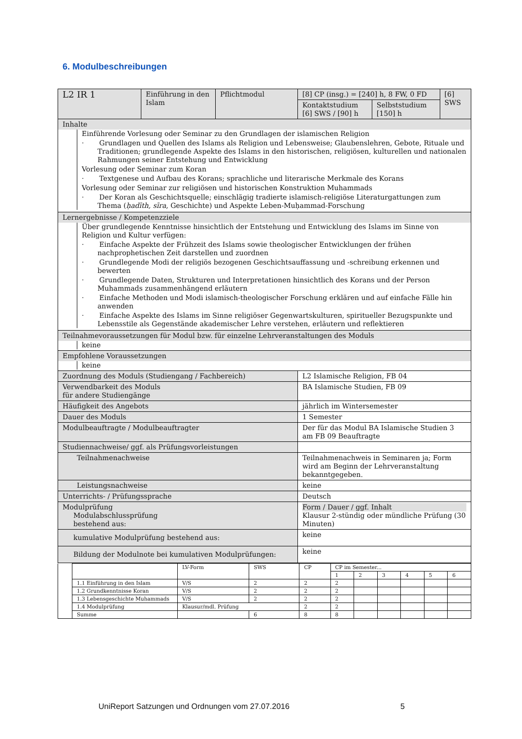6. Modulbeschreibungen
| L2 IR 1 | Einführung in den Islam | Pflichtmodul | [8] CP (insg.) = [240] h, 8 FW, 0 FD | | [6] SWS |
| | | | Kontaktstudium [6] SWS / [90] h | Selbststudium [150] h | |
| Inhalte | | | | | |
| Einführende Vorlesung oder Seminar zu den Grundlagen der islamischen Religion · Grundlagen und Quellen des Islams als Religion und Lebensweise; Glaubenslehren, Gebote, Rituale und Traditionen; grundlegende Aspekte des Islams in den historischen, religiösen, kulturellen und nationalen Rahmungen seiner Entstehung und Entwicklung Vorlesung oder Seminar zum Koran · Textgenese und Aufbau des Korans; sprachliche und literarische Merkmale des Korans Vorlesung oder Seminar zur religiösen und historischen Konstruktion Muhammads · Der Koran als Geschichtsquelle; einschlägig tradierte islamisch-religiöse Literaturgattungen zum Thema ( ḥadīth, sīra , Geschichte) und Aspekte Leben-Muḥammad-Forschung | | | | | |
| Lernergebnisse / Kompetenzziele | | | | | |
| Über grundlegende Kenntnisse hinsichtlich der Entstehung und Entwicklung des Islams im Sinne von Religion und Kultur verfügen: · Einfache Aspekte der Frühzeit des Islams sowie theologischer Entwicklungen der frühen nachprophetischen Zeit darstellen und zuordnen · Grundlegende Modi der religiös bezogenen Geschichtsauffassung und -schreibung erkennen und bewerten · Grundlegende Daten, Strukturen und Interpretationen hinsichtlich des Korans und der Person Muhammads zusammenhängend erläutern · Einfache Methoden und Modi islamisch-theologischer Forschung erklären und auf einfache Fälle hin anwenden · Einfache Aspekte des Islams im Sinne religiöser Gegenwartskulturen, spiritueller Bezugspunkte und Lebensstile als Gegenstände akademischer Lehre verstehen, erläutern und reflektieren | | | | | |
| Teilnahmevoraussetzungen für Modul bzw. für einzelne Lehrveranstaltungen des Moduls | | | | | |
| keine | | | | | |
| Empfohlene Voraussetzungen | | | | | |
| keine | | | | | |
| Zuordnung des Moduls (Studiengang / Fachbereich) | | | L2 Islamische Religion, FB 04 | | |
| Verwendbarkeit des Moduls für andere Studiengänge | | | BA Islamische Studien, FB 09 | | |
| Häufigkeit des Angebots | | | jährlich im Wintersemester | | |
| Dauer des Moduls | | | 1 Semester | | |
| Modulbeauftragte / Modulbeauftragter | | | Der für das Modul BA Islamische Studien 3 am FB 09 Beauftragte | | |
| Studiennachweise/ ggf. als Prüfungsvorleistungen | | | | | |
| Teilnahmenachweise | | | Teilnahmenachweis in Seminaren ja; Form wird am Beginn der Lehrveranstaltung bekanntgegeben. | | |
| Leistungsnachweise | | | keine | | |
| Unterrichts- / Prüfungssprache | | | Deutsch | | |
| Modulprüfung Modulabschlussprüfung bestehend aus: | | | Form / Dauer / ggf. Inhalt Klausur 2-stündig oder mündliche Prüfung (30 Minuten) | | |
| kumulative Modulprüfung bestehend aus: | | | keine | | |
| Bildung der Modulnote bei kumulativen Modulprüfungen: | | | keine | | |
| | | LV-Form | SWS | CP | CP im Semester... | | | | | |
| | | | | | 1 | 2 | 3 | 4 | 5 | 6 |
| | 1.1 Einführung in den Islam | V/S | 2 | 2 | 2 | | | | | |
| | 1.2 Grundkenntnisse Koran | V/S | 2 | 2 | 2 | | | | | |
| | 1.3 Lebensgeschichte Muhammads | V/S | 2 | 2 | 2 | | | | | |
| | 1.4 Modulprüfung | Klausur/mdl. Prüfung | | 2 | 2 | | | | | |
| | Summe | | 6 | 8 | 8 | | | | | |
UniReport Satzungen und Ordnungen vom 27.07.2016 5